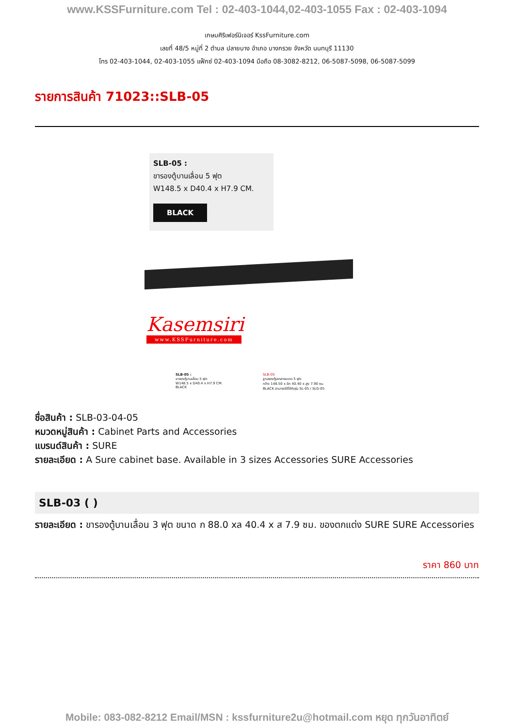www.KSSFurniture.com Tel : 02-403-1044,02-403-1055 Fax : 02-403-1094
เกษมศิริเฟอร์นิเจอร์ KssFurniture.com
เลขที่ 48/5 หมู่ที่ 2 ตำบล ปลายบาง อำเภอ บางกรวย จังหวัด นนทบุรี 11130
โทร 02-403-1044, 02-403-1055 แฟ็กซ์ 02-403-1094 มือถือ 08-3082-8212, 06-5087-5098, 06-5087-5099
รายการสินค้า 71023::SLB-05
SLB-05 :
ขารองตู้บานเลื่อน 5 ฟุต
W148.5 x D40.4 x H7.9 CM.
BLACK
Kasemsiri
www.KSSFurniture.com
SLB-05 :
ขารองตู้บานเลื่อน 5 ฟุต
W148.5 x D40.4 x H7.9 CM.
BLACK
SLB-05
ฐานรองตู้เอกสารขนาด 5 ฟุต
กว้าง 148.50 x ลึก 40.40 x สูง 7.90 ซม.
BLACK สามารถใช้ได้กับรุ่น SL-05 / SLG-05
ชื่อสินค้า : SLB-03-04-05
หมวดหมู่สินค้า : Cabinet Parts and Accessories
แบรนด์สินค้า : SURE
รายละเอียด : A Sure cabinet base. Available in 3 sizes Accessories SURE Accessories
SLB-03 ( )
รายละเอียด : ขารองตู้บานเลื่อน 3 ฟุต ขนาด ก 88.0 xล 40.4 x ส 7.9 ซม. ของตกแต่ง SURE SURE Accessories
ราคา 860 บาท
Mobile: 083-082-8212 Email/MSN : kssfurniture2u@hotmail.com หยุด ทุกวันอาทิตย์